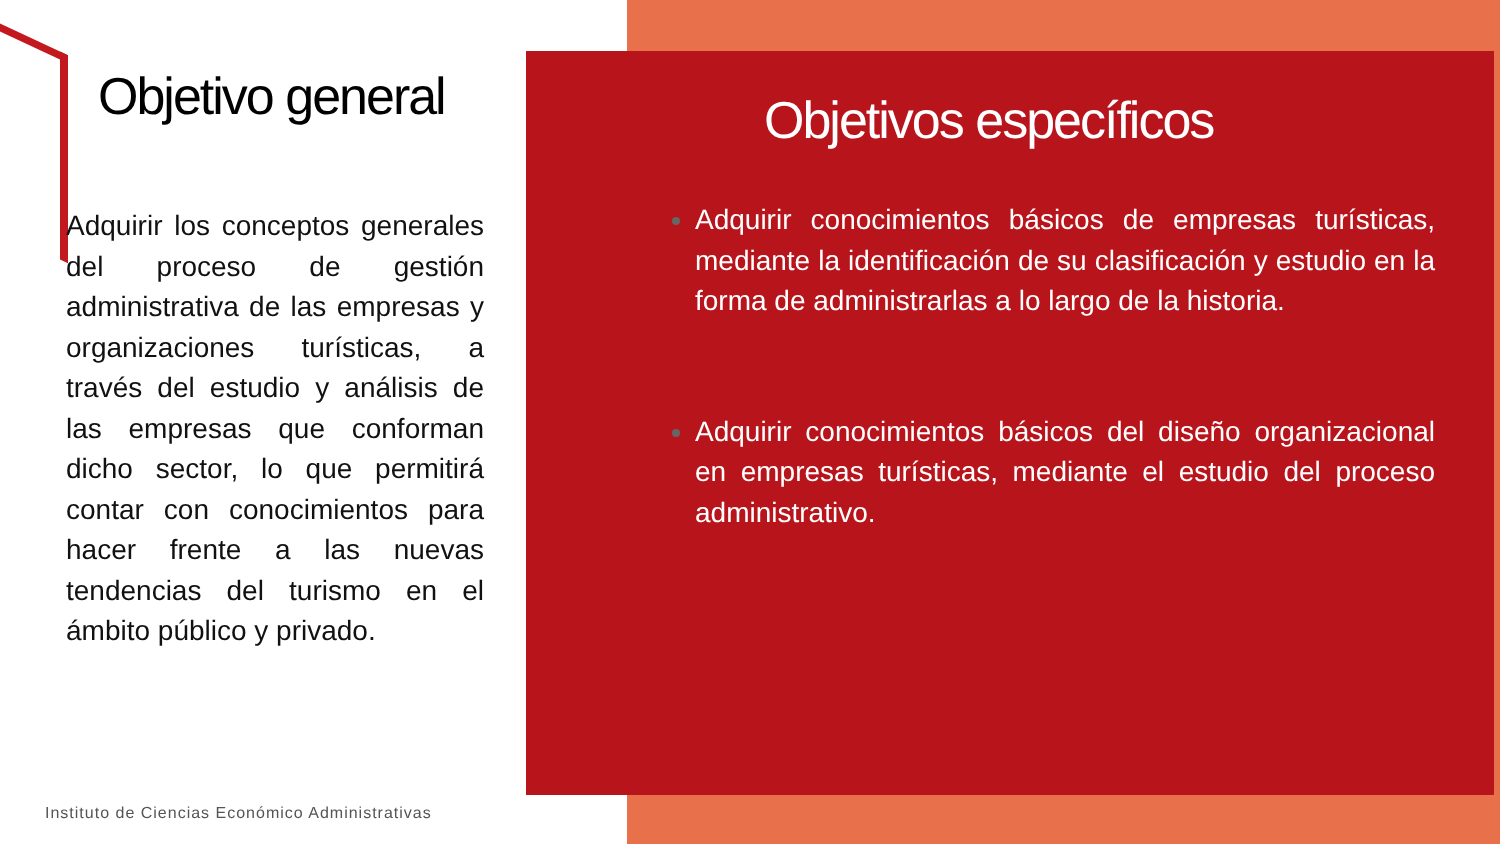Objetivo general
Adquirir los conceptos generales del proceso de gestión administrativa de las empresas y organizaciones turísticas, a través del estudio y análisis de las empresas que conforman dicho sector, lo que permitirá contar con conocimientos para hacer frente a las nuevas tendencias del turismo en el ámbito público y privado.
Objetivos específicos
Adquirir conocimientos básicos de empresas turísticas, mediante la identificación de su clasificación y estudio en la forma de administrarlas a lo largo de la historia.
Adquirir conocimientos básicos del diseño organizacional en empresas turísticas, mediante el estudio del proceso administrativo.
Instituto de Ciencias Económico Administrativas